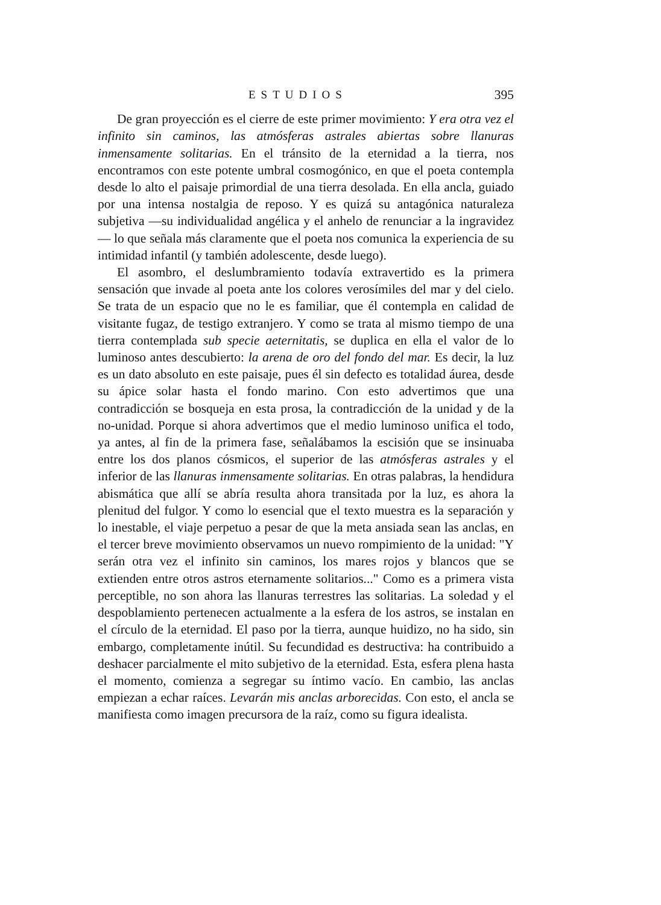ESTUDIOS 395
De gran proyección es el cierre de este primer movimiento: Y era otra vez el infinito sin caminos, las atmósferas astrales abiertas sobre llanuras inmensamente solitarias. En el tránsito de la eternidad a la tierra, nos encontramos con este potente umbral cosmogónico, en que el poeta contempla desde lo alto el paisaje primordial de una tierra desolada. En ella ancla, guiado por una intensa nostalgia de reposo. Y es quizá su antagónica naturaleza subjetiva —su individualidad angélica y el anhelo de renunciar a la ingravidez— lo que señala más claramente que el poeta nos comunica la experiencia de su intimidad infantil (y también adolescente, desde luego).
El asombro, el deslumbramiento todavía extravertido es la primera sensación que invade al poeta ante los colores verosímiles del mar y del cielo. Se trata de un espacio que no le es familiar, que él contempla en calidad de visitante fugaz, de testigo extranjero. Y como se trata al mismo tiempo de una tierra contemplada sub specie aeternitatis, se duplica en ella el valor de lo luminoso antes descubierto: la arena de oro del fondo del mar. Es decir, la luz es un dato absoluto en este paisaje, pues él sin defecto es totalidad áurea, desde su ápice solar hasta el fondo marino. Con esto advertimos que una contradicción se bosqueja en esta prosa, la contradicción de la unidad y de la no-unidad. Porque si ahora advertimos que el medio luminoso unifica el todo, ya antes, al fin de la primera fase, señalábamos la escisión que se insinuaba entre los dos planos cósmicos, el superior de las atmósferas astrales y el inferior de las llanuras inmensamente solitarias. En otras palabras, la hendidura abismática que allí se abría resulta ahora transitada por la luz, es ahora la plenitud del fulgor. Y como lo esencial que el texto muestra es la separación y lo inestable, el viaje perpetuo a pesar de que la meta ansiada sean las anclas, en el tercer breve movimiento observamos un nuevo rompimiento de la unidad: "Y serán otra vez el infinito sin caminos, los mares rojos y blancos que se extienden entre otros astros eternamente solitarios..." Como es a primera vista perceptible, no son ahora las llanuras terrestres las solitarias. La soledad y el despoblamiento pertenecen actualmente a la esfera de los astros, se instalan en el círculo de la eternidad. El paso por la tierra, aunque huidizo, no ha sido, sin embargo, completamente inútil. Su fecundidad es destructiva: ha contribuido a deshacer parcialmente el mito subjetivo de la eternidad. Esta, esfera plena hasta el momento, comienza a segregar su íntimo vacío. En cambio, las anclas empiezan a echar raíces. Levarán mis anclas arborecidas. Con esto, el ancla se manifiesta como imagen precursora de la raíz, como su figura idealista.